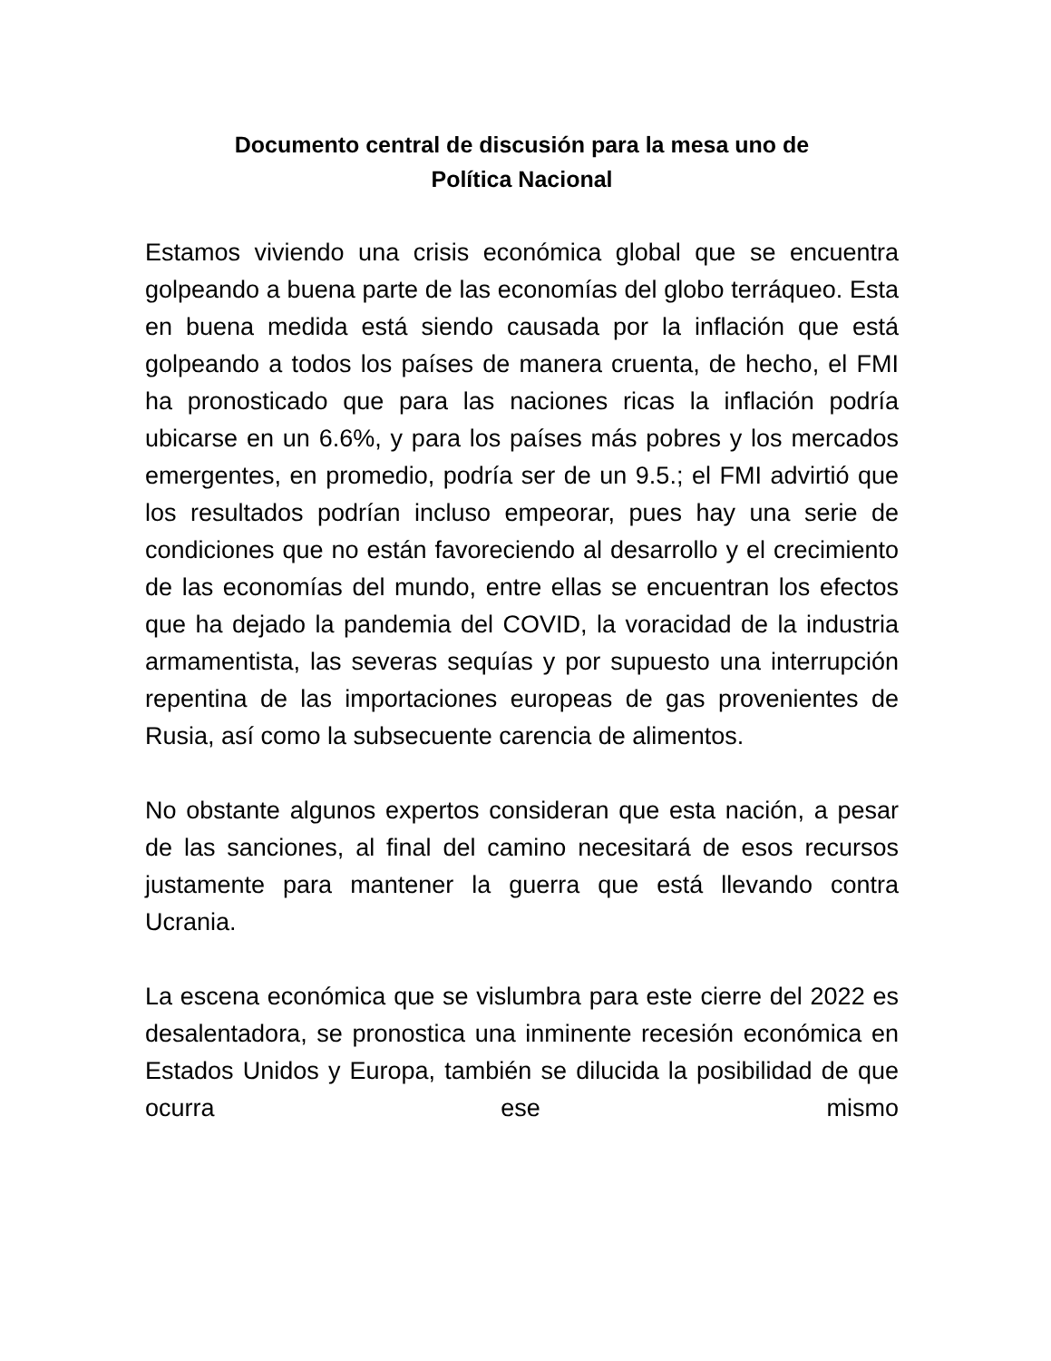Documento central de discusión para la mesa uno de
Política Nacional
Estamos viviendo una crisis económica global que se encuentra golpeando a buena parte de las economías del globo terráqueo. Esta en buena medida está siendo causada por la inflación que está golpeando a todos los países de manera cruenta, de hecho, el FMI ha pronosticado que para las naciones ricas la inflación podría ubicarse en un 6.6%, y para los países más pobres y los mercados emergentes, en promedio, podría ser de un 9.5.; el FMI advirtió que los resultados podrían incluso empeorar, pues hay una serie de condiciones que no están favoreciendo al desarrollo y el crecimiento de las economías del mundo, entre ellas se encuentran los efectos que ha dejado la pandemia del COVID, la voracidad de la industria armamentista, las severas sequías y por supuesto una interrupción repentina de las importaciones europeas de gas provenientes de Rusia, así como la subsecuente carencia de alimentos.
No obstante algunos expertos consideran que esta nación, a pesar de las sanciones, al final del camino necesitará de esos recursos justamente para mantener la guerra que está llevando contra Ucrania.
La escena económica que se vislumbra para este cierre del 2022 es desalentadora, se pronostica una inminente recesión económica en Estados Unidos y Europa, también se dilucida la posibilidad de que ocurra ese mismo